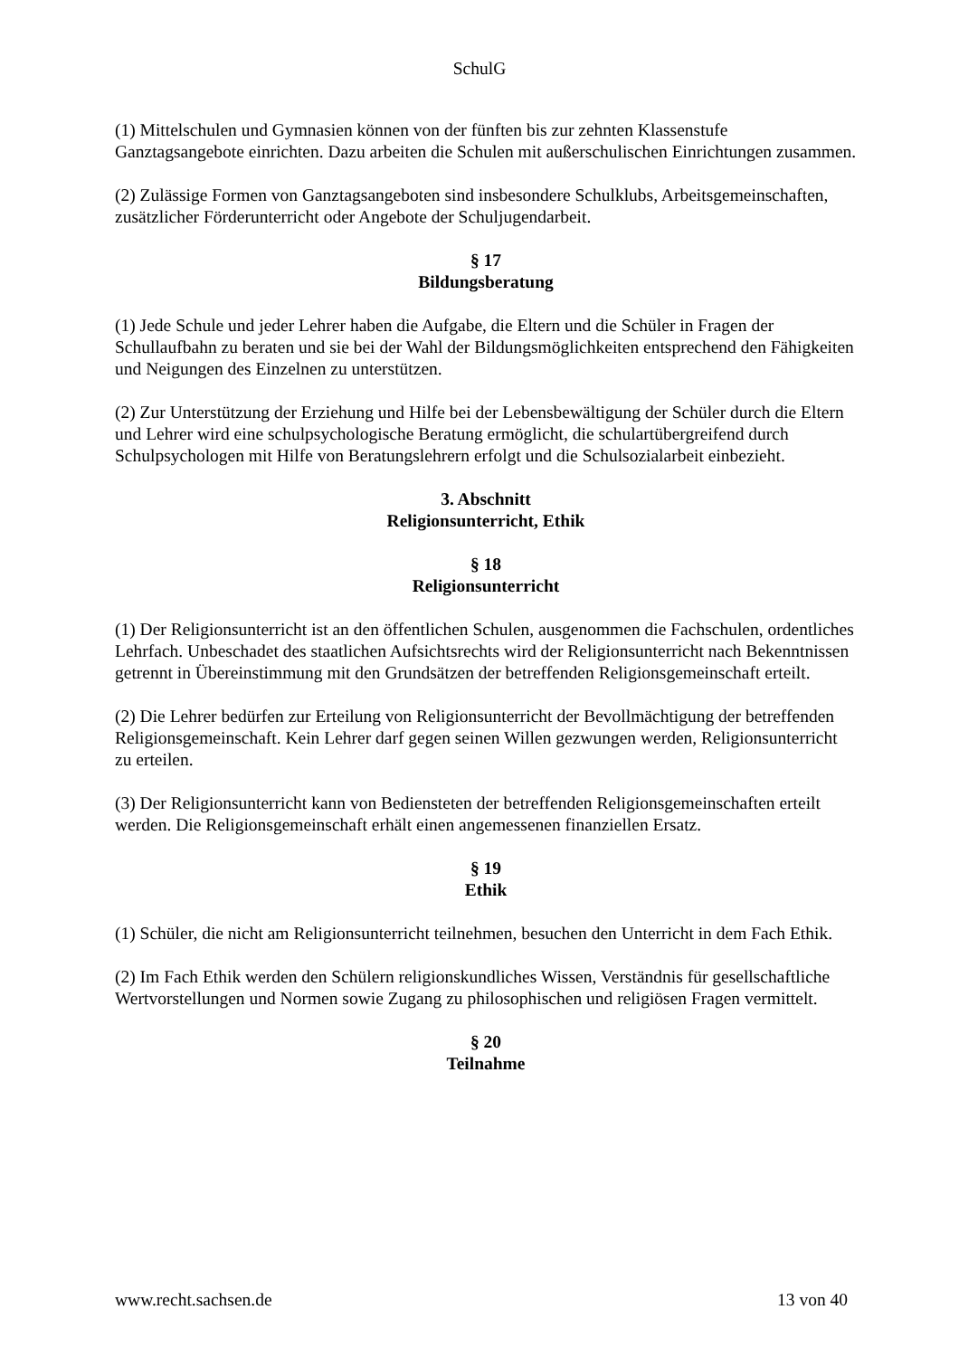SchulG
(1) Mittelschulen und Gymnasien können von der fünften bis zur zehnten Klassenstufe Ganztagsangebote einrichten. Dazu arbeiten die Schulen mit außerschulischen Einrichtungen zusammen.
(2) Zulässige Formen von Ganztagsangeboten sind insbesondere Schulklubs, Arbeitsgemeinschaften, zusätzlicher Förderunterricht oder Angebote der Schuljugendarbeit.
§ 17
Bildungsberatung
(1) Jede Schule und jeder Lehrer haben die Aufgabe, die Eltern und die Schüler in Fragen der Schullaufbahn zu beraten und sie bei der Wahl der Bildungsmöglichkeiten entsprechend den Fähigkeiten und Neigungen des Einzelnen zu unterstützen.
(2) Zur Unterstützung der Erziehung und Hilfe bei der Lebensbewältigung der Schüler durch die Eltern und Lehrer wird eine schulpsychologische Beratung ermöglicht, die schulartübergreifend durch Schulpsychologen mit Hilfe von Beratungslehrern erfolgt und die Schulsozialarbeit einbezieht.
3. Abschnitt
Religionsunterricht, Ethik
§ 18
Religionsunterricht
(1) Der Religionsunterricht ist an den öffentlichen Schulen, ausgenommen die Fachschulen, ordentliches Lehrfach. Unbeschadet des staatlichen Aufsichtsrechts wird der Religionsunterricht nach Bekenntnissen getrennt in Übereinstimmung mit den Grundsätzen der betreffenden Religionsgemeinschaft erteilt.
(2) Die Lehrer bedürfen zur Erteilung von Religionsunterricht der Bevollmächtigung der betreffenden Religionsgemeinschaft. Kein Lehrer darf gegen seinen Willen gezwungen werden, Religionsunterricht zu erteilen.
(3) Der Religionsunterricht kann von Bediensteten der betreffenden Religionsgemeinschaften erteilt werden. Die Religionsgemeinschaft erhält einen angemessenen finanziellen Ersatz.
§ 19
Ethik
(1) Schüler, die nicht am Religionsunterricht teilnehmen, besuchen den Unterricht in dem Fach Ethik.
(2) Im Fach Ethik werden den Schülern religionskundliches Wissen, Verständnis für gesellschaftliche Wertvorstellungen und Normen sowie Zugang zu philosophischen und religiösen Fragen vermittelt.
§ 20
Teilnahme
www.recht.sachsen.de 13 von 40